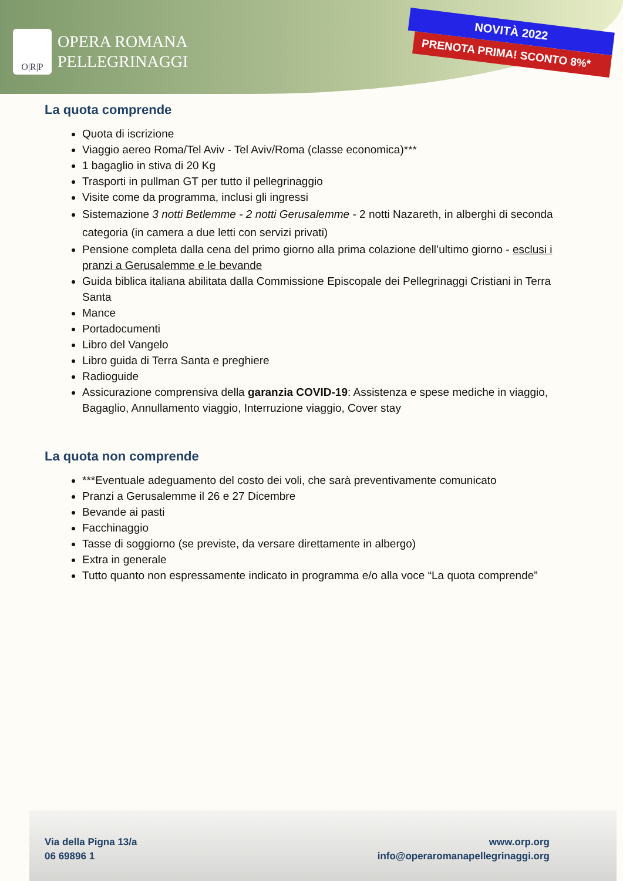O|R|P
OPERA ROMANA
PELLEGRINAGGI
NOVITÀ 2022
PRENOTA PRIMA! SCONTO 8%*
La quota comprende
Quota di iscrizione
Viaggio aereo Roma/Tel Aviv - Tel Aviv/Roma (classe economica)***
1 bagaglio in stiva di 20 Kg
Trasporti in pullman GT per tutto il pellegrinaggio
Visite come da programma, inclusi gli ingressi
Sistemazione 3 notti Betlemme - 2 notti Gerusalemme - 2 notti Nazareth, in alberghi di seconda categoria (in camera a due letti con servizi privati)
Pensione completa dalla cena del primo giorno alla prima colazione dell’ultimo giorno - esclusi i pranzi a Gerusalemme e le bevande
Guida biblica italiana abilitata dalla Commissione Episcopale dei Pellegrinaggi Cristiani in Terra Santa
Mance
Portadocumenti
Libro del Vangelo
Libro guida di Terra Santa e preghiere
Radioguide
Assicurazione comprensiva della garanzia COVID-19: Assistenza e spese mediche in viaggio, Bagaglio, Annullamento viaggio, Interruzione viaggio, Cover stay
La quota non comprende
***Eventuale adeguamento del costo dei voli, che sarà preventivamente comunicato
Pranzi a Gerusalemme il 26 e 27 Dicembre
Bevande ai pasti
Facchinaggio
Tasse di soggiorno (se previste, da versare direttamente in albergo)
Extra in generale
Tutto quanto non espressamente indicato in programma e/o alla voce “La quota comprende”
Via della Pigna 13/a
06 69896 1
www.orp.org
info@operaromanapellegrinaggi.org